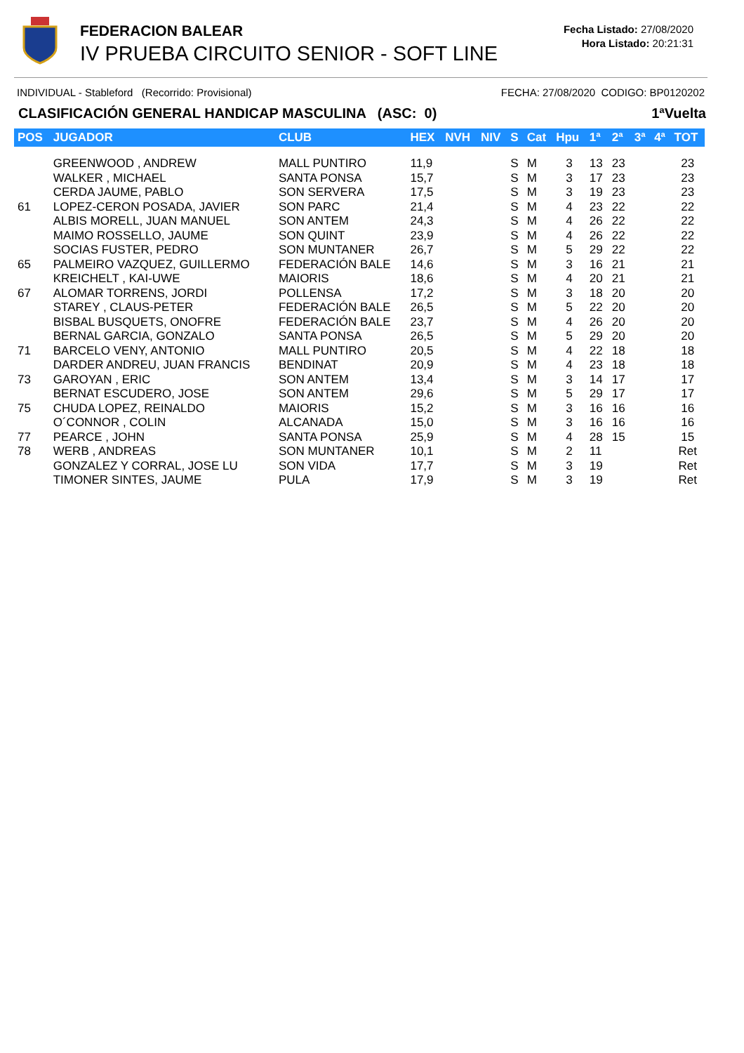FEDERACION BALEAR
IV PRUEBA CIRCUITO SENIOR - SOFT LINE
Fecha Listado: 27/08/2020
Hora Listado: 20:21:31
INDIVIDUAL - Stableford (Recorrido: Provisional) FECHA: 27/08/2020 CODIGO: BP0120202
CLASIFICACIÓN GENERAL HANDICAP MASCULINA (ASC: 0) 1ªVuelta
| POS | JUGADOR | CLUB | HEX | NVH | NIV | S | Cat | Hpu | 1ª | 2ª | 3ª | 4ª | TOT |
| --- | --- | --- | --- | --- | --- | --- | --- | --- | --- | --- | --- | --- | --- |
| | GREENWOOD , ANDREW | MALL PUNTIRO | 11,9 | | | S | M | 3 | 13 | 23 | | | 23 |
| | WALKER , MICHAEL | SANTA PONSA | 15,7 | | | S | M | 3 | 17 | 23 | | | 23 |
| | CERDA JAUME, PABLO | SON SERVERA | 17,5 | | | S | M | 3 | 19 | 23 | | | 23 |
| 61 | LOPEZ-CERON POSADA, JAVIER | SON PARC | 21,4 | | | S | M | 4 | 23 | 22 | | | 22 |
| | ALBIS MORELL, JUAN MANUEL | SON ANTEM | 24,3 | | | S | M | 4 | 26 | 22 | | | 22 |
| | MAIMO ROSSELLO, JAUME | SON QUINT | 23,9 | | | S | M | 4 | 26 | 22 | | | 22 |
| | SOCIAS FUSTER, PEDRO | SON MUNTANER | 26,7 | | | S | M | 5 | 29 | 22 | | | 22 |
| 65 | PALMEIRO VAZQUEZ, GUILLERMO | FEDERACIÓN BALE | 14,6 | | | S | M | 3 | 16 | 21 | | | 21 |
| | KREICHELT , KAI-UWE | MAIORIS | 18,6 | | | S | M | 4 | 20 | 21 | | | 21 |
| 67 | ALOMAR TORRENS, JORDI | POLLENSA | 17,2 | | | S | M | 3 | 18 | 20 | | | 20 |
| | STAREY , CLAUS-PETER | FEDERACIÓN BALE | 26,5 | | | S | M | 5 | 22 | 20 | | | 20 |
| | BISBAL BUSQUETS, ONOFRE | FEDERACIÓN BALE | 23,7 | | | S | M | 4 | 26 | 20 | | | 20 |
| | BERNAL GARCIA, GONZALO | SANTA PONSA | 26,5 | | | S | M | 5 | 29 | 20 | | | 20 |
| 71 | BARCELO VENY, ANTONIO | MALL PUNTIRO | 20,5 | | | S | M | 4 | 22 | 18 | | | 18 |
| | DARDER ANDREU, JUAN FRANCIS | BENDINAT | 20,9 | | | S | M | 4 | 23 | 18 | | | 18 |
| 73 | GAROYAN , ERIC | SON ANTEM | 13,4 | | | S | M | 3 | 14 | 17 | | | 17 |
| | BERNAT ESCUDERO, JOSE | SON ANTEM | 29,6 | | | S | M | 5 | 29 | 17 | | | 17 |
| 75 | CHUDA LOPEZ, REINALDO | MAIORIS | 15,2 | | | S | M | 3 | 16 | 16 | | | 16 |
| | O´CONNOR , COLIN | ALCANADA | 15,0 | | | S | M | 3 | 16 | 16 | | | 16 |
| 77 | PEARCE , JOHN | SANTA PONSA | 25,9 | | | S | M | 4 | 28 | 15 | | | 15 |
| 78 | WERB , ANDREAS | SON MUNTANER | 10,1 | | | S | M | 2 | 11 | | | | Ret |
| | GONZALEZ Y CORRAL, JOSE LU | SON VIDA | 17,7 | | | S | M | 3 | 19 | | | | Ret |
| | TIMONER SINTES, JAUME | PULA | 17,9 | | | S | M | 3 | 19 | | | | Ret |